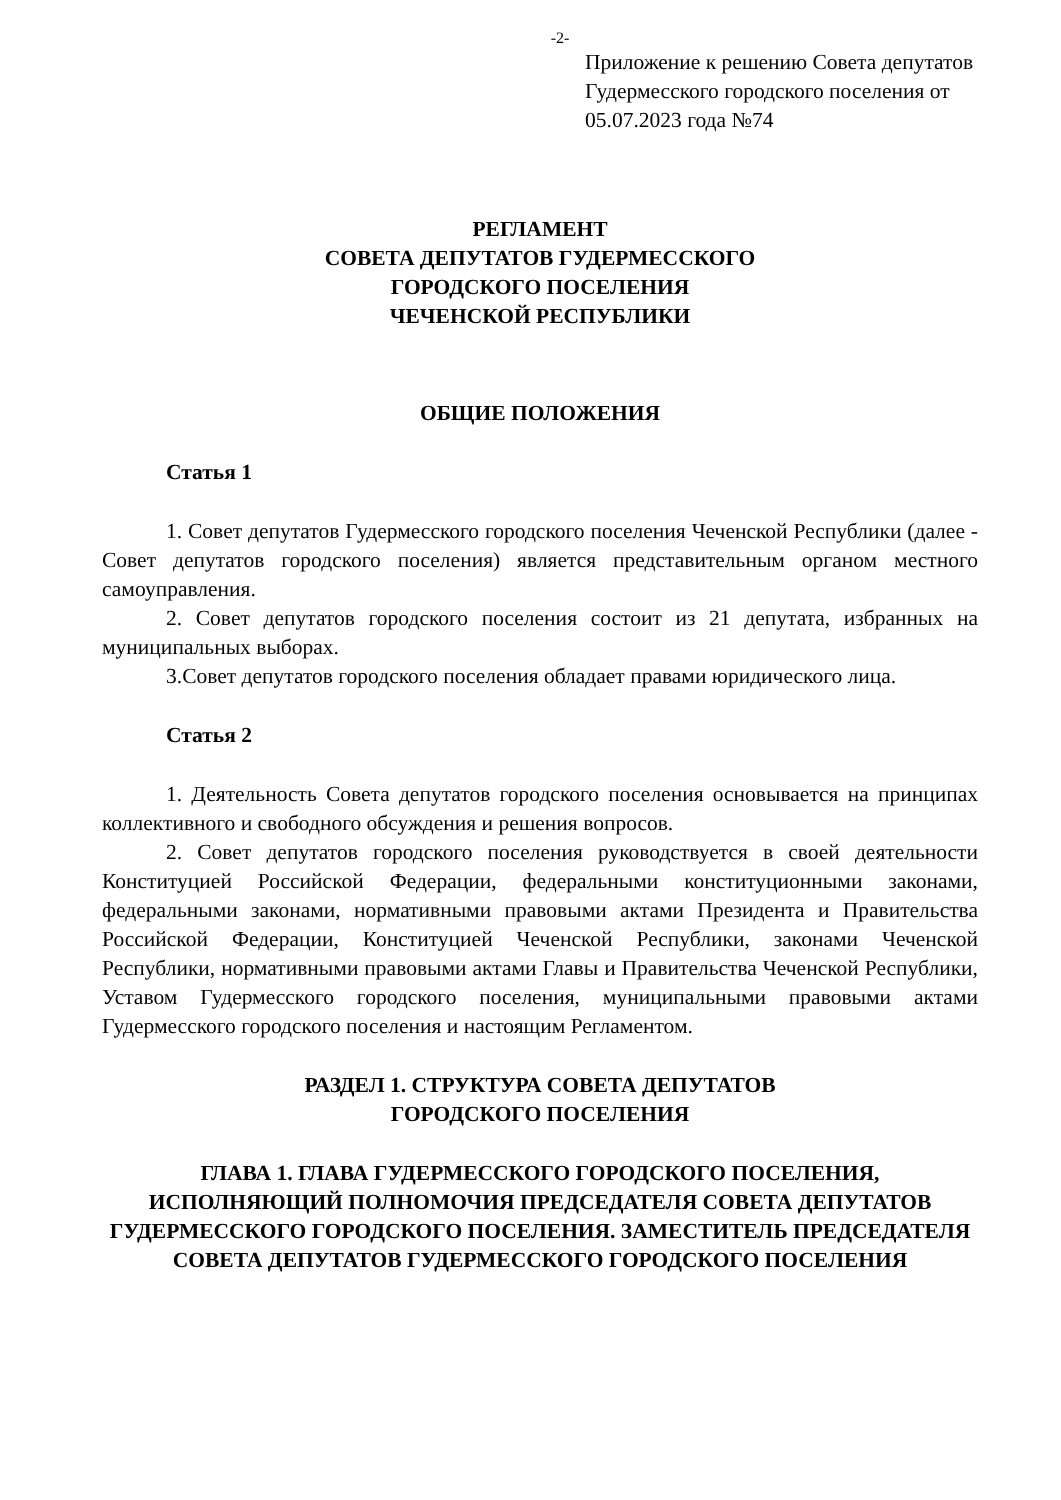-2-
Приложение к решению Совета депутатов Гудермесского городского поселения от 05.07.2023 года №74
РЕГЛАМЕНТ
СОВЕТА ДЕПУТАТОВ ГУДЕРМЕССКОГО
ГОРОДСКОГО ПОСЕЛЕНИЯ
ЧЕЧЕНСКОЙ РЕСПУБЛИКИ
ОБЩИЕ ПОЛОЖЕНИЯ
Статья 1
1. Совет депутатов Гудермесского городского поселения Чеченской Республики (далее - Совет депутатов городского поселения) является представительным органом местного самоуправления.
2. Совет депутатов городского поселения состоит из 21 депутата, избранных на муниципальных выборах.
3.Совет депутатов городского поселения обладает правами юридического лица.
Статья 2
1. Деятельность Совета депутатов городского поселения основывается на принципах коллективного и свободного обсуждения и решения вопросов.
2. Совет депутатов городского поселения руководствуется в своей деятельности Конституцией Российской Федерации, федеральными конституционными законами, федеральными законами, нормативными правовыми актами Президента и Правительства Российской Федерации, Конституцией Чеченской Республики, законами Чеченской Республики, нормативными правовыми актами Главы и Правительства Чеченской Республики, Уставом Гудермесского городского поселения, муниципальными правовыми актами Гудермесского городского поселения и настоящим Регламентом.
РАЗДЕЛ 1. СТРУКТУРА СОВЕТА ДЕПУТАТОВ
ГОРОДСКОГО ПОСЕЛЕНИЯ
ГЛАВА 1. ГЛАВА ГУДЕРМЕССКОГО ГОРОДСКОГО ПОСЕЛЕНИЯ, ИСПОЛНЯЮЩИЙ ПОЛНОМОЧИЯ ПРЕДСЕДАТЕЛЯ СОВЕТА ДЕПУТАТОВ ГУДЕРМЕССКОГО ГОРОДСКОГО ПОСЕЛЕНИЯ. ЗАМЕСТИТЕЛЬ ПРЕДСЕДАТЕЛЯ СОВЕТА ДЕПУТАТОВ ГУДЕРМЕССКОГО ГОРОДСКОГО ПОСЕЛЕНИЯ